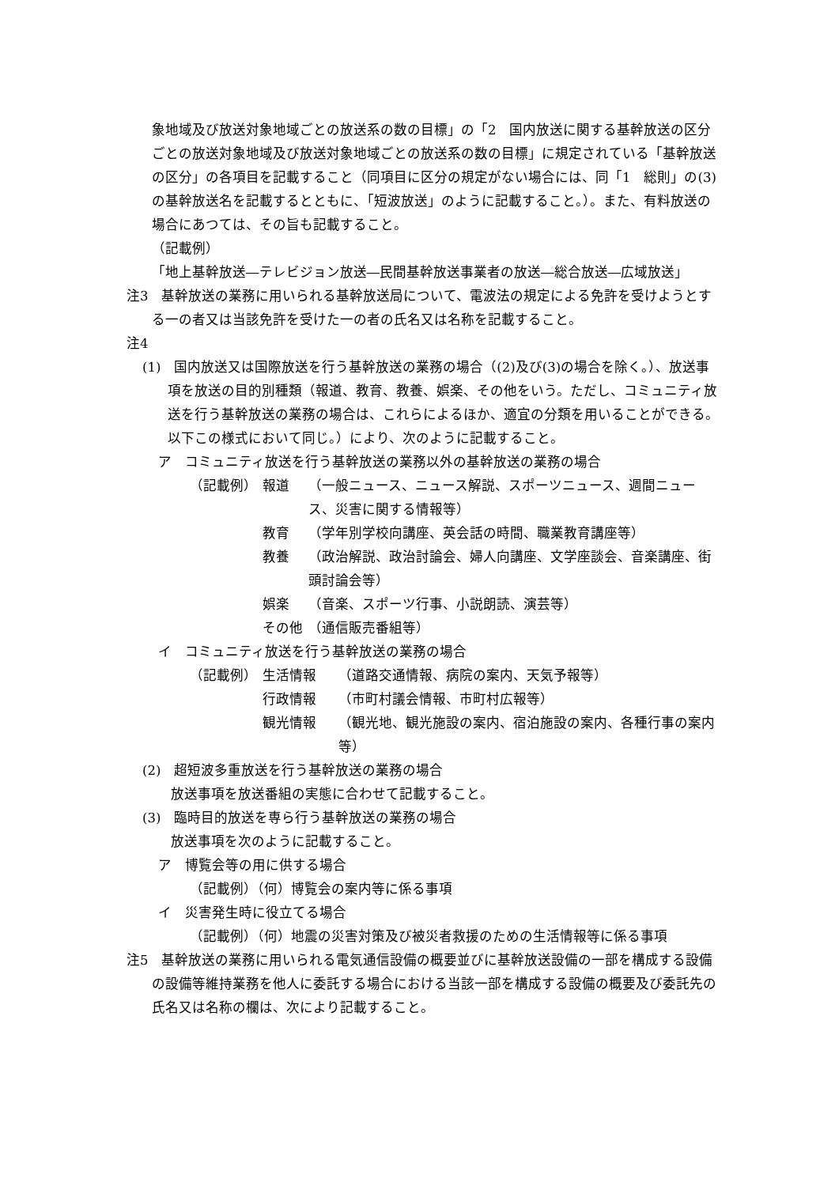象地域及び放送対象地域ごとの放送系の数の目標」の「2　国内放送に関する基幹放送の区分ごとの放送対象地域及び放送対象地域ごとの放送系の数の目標」に規定されている「基幹放送の区分」の各項目を記載すること（同項目に区分の規定がない場合には、同「1　総則」の(3)の基幹放送名を記載するとともに、「短波放送」のように記載すること。）。また、有料放送の場合にあつては、その旨も記載すること。
（記載例）
「地上基幹放送―テレビジョン放送―民間基幹放送事業者の放送―総合放送―広域放送」
注3　基幹放送の業務に用いられる基幹放送局について、電波法の規定による免許を受けようとする一の者又は当該免許を受けた一の者の氏名又は名称を記載すること。
注4
(1)　国内放送又は国際放送を行う基幹放送の業務の場合（(2)及び(3)の場合を除く。）、放送事項を放送の目的別種類（報道、教育、教養、娯楽、その他をいう。ただし、コミュニティ放送を行う基幹放送の業務の場合は、これらによるほか、適宜の分類を用いることができる。以下この様式において同じ。）により、次のように記載すること。
ア　コミュニティ放送を行う基幹放送の業務以外の基幹放送の業務の場合
（記載例） 報道 （一般ニュース、ニュース解説、スポーツニュース、週間ニュース、災害に関する情報等）
教育 （学年別学校向講座、英会話の時間、職業教育講座等）
教養 （政治解説、政治討論会、婦人向講座、文学座談会、音楽講座、街頭討論会等）
娯楽 （音楽、スポーツ行事、小説朗読、演芸等）
その他 （通信販売番組等）
イ　コミュニティ放送を行う基幹放送の業務の場合
（記載例） 生活情報 （道路交通情報、病院の案内、天気予報等）
行政情報 （市町村議会情報、市町村広報等）
観光情報 （観光地、観光施設の案内、宿泊施設の案内、各種行事の案内等）
(2)　超短波多重放送を行う基幹放送の業務の場合
放送事項を放送番組の実態に合わせて記載すること。
(3)　臨時目的放送を専ら行う基幹放送の業務の場合
放送事項を次のように記載すること。
ア　博覧会等の用に供する場合
（記載例）（何）博覧会の案内等に係る事項
イ　災害発生時に役立てる場合
（記載例）（何）地震の災害対策及び被災者救援のための生活情報等に係る事項
注5　基幹放送の業務に用いられる電気通信設備の概要並びに基幹放送設備の一部を構成する設備の設備等維持業務を他人に委託する場合における当該一部を構成する設備の概要及び委託先の氏名又は名称の欄は、次により記載すること。